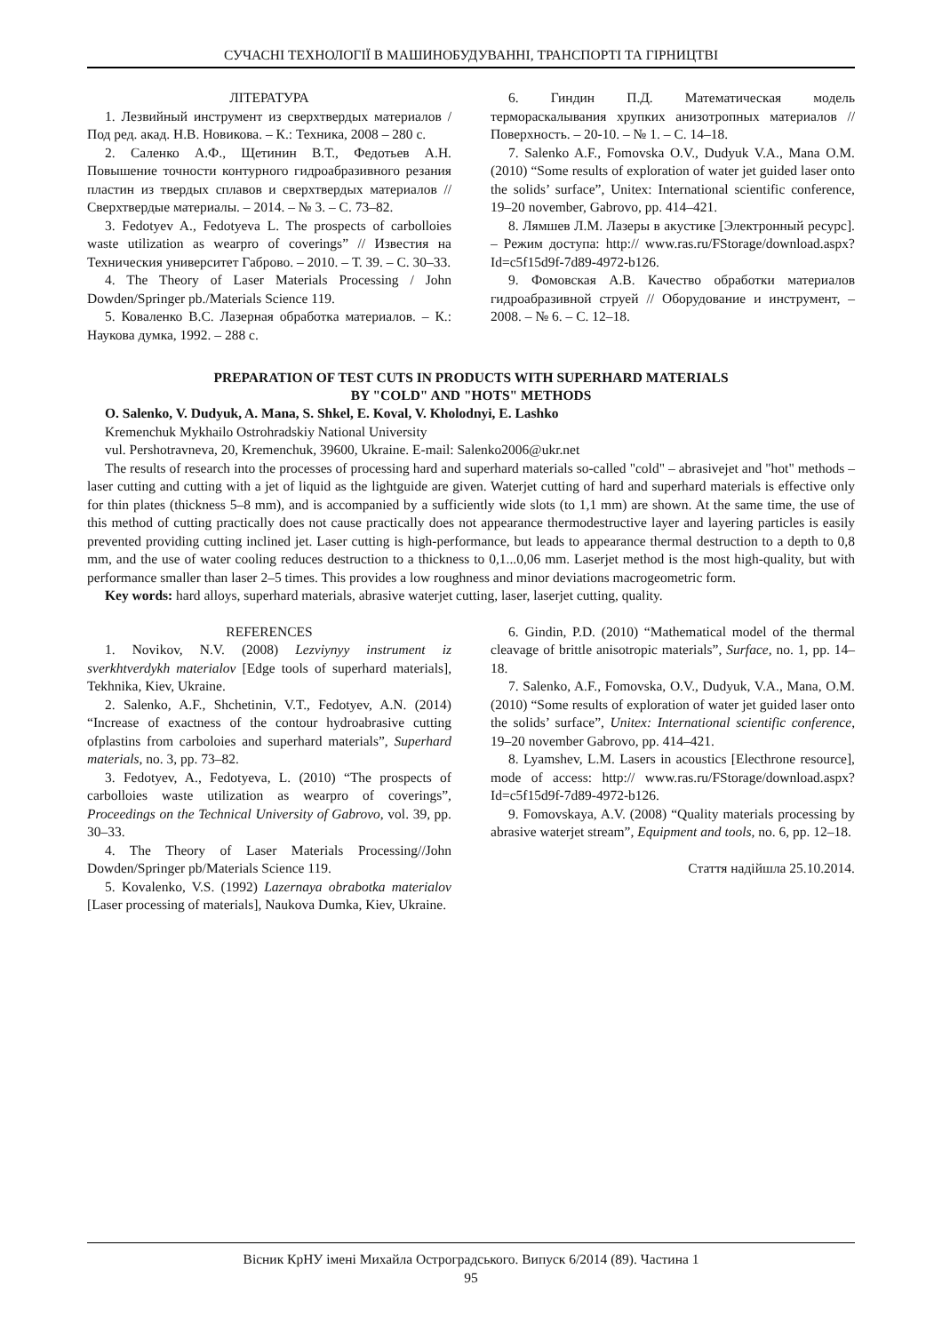СУЧАСНІ ТЕХНОЛОГІЇ В МАШИНОБУДУВАННІ, ТРАНСПОРТІ ТА ГІРНИЦТВІ
ЛІТЕРАТУРА
1. Лезвийный инструмент из сверхтвердых материалов / Под ред. акад. Н.В. Новикова. – К.: Техника, 2008 – 280 с.
2. Саленко А.Ф., Щетинин В.Т., Федотьев А.Н. Повышение точности контурного гидроабразивного резания пластин из твердых сплавов и сверхтвердых материалов // Сверхтвердые материалы. – 2014. – № 3. – С. 73–82.
3. Fedotyev A., Fedotyeva L. The prospects of carbolloies waste utilization as wearpro of coverings” // Известия на Техническия университет Габрово. – 2010. – Т. 39. – С. 30–33.
4. The Theory of Laser Materials Processing / John Dowden/Springer pb./Materials Science 119.
5. Коваленко В.С. Лазерная обработка материалов. – К.: Наукова думка, 1992. – 288 с.
6. Гиндин П.Д. Математическая модель термораскалывания хрупких анизотропных материалов // Поверхность. – 20-10. – № 1. – С. 14–18.
7. Salenko A.F., Fomovska O.V., Dudyuk V.A., Mana O.M. (2010) “Some results of exploration of water jet guided laser onto the solids’ surface”, Unitex: International scientific conference, 19–20 november, Gabrovo, pp. 414–421.
8. Лямшев Л.М. Лазеры в акустике [Электронный ресурс]. – Режим доступа: http:// www.ras.ru/FStorage/download.aspx?Id=c5f15d9f-7d89-4972-b126.
9. Фомовская А.В. Качество обработки материалов гидроабразивной струей // Оборудование и инструмент, – 2008. – № 6. – С. 12–18.
PREPARATION OF TEST CUTS IN PRODUCTS WITH SUPERHARD MATERIALS
BY "COLD" AND "HOTS" METHODS
O. Salenko, V. Dudyuk, A. Mana, S. Shkel, E. Koval, V. Kholodnyi, E. Lashko
Kremenchuk Mykhailo Ostrohradskiy National University
vul. Pershotravneva, 20, Kremenchuk, 39600, Ukraine. E-mail: Salenko2006@ukr.net
The results of research into the processes of processing hard and superhard materials so-called "cold" – abrasivejet and "hot" methods – laser cutting and cutting with a jet of liquid as the lightguide are given. Waterjet cutting of hard and superhard materials is effective only for thin plates (thickness 5–8 mm), and is accompanied by a sufficiently wide slots (to 1,1 mm) are shown. At the same time, the use of this method of cutting practically does not cause practically does not appearance thermodestructive layer and layering particles is easily prevented providing cutting inclined jet. Laser cutting is high-performance, but leads to appearance thermal destruction to a depth to 0,8 mm, and the use of water cooling reduces destruction to a thickness to 0,1...0,06 mm. Laserjet method is the most high-quality, but with performance smaller than laser 2–5 times. This provides a low roughness and minor deviations macrogeometric form.
Key words: hard alloys, superhard materials, abrasive waterjet cutting, laser, laserjet cutting, quality.
REFERENCES
1. Novikov, N.V. (2008) Lezviynyy instrument iz sverkhtverdykh materialov [Edge tools of superhard materials], Tekhnika, Kiev, Ukraine.
2. Salenko, A.F., Shchetinin, V.T., Fedotyev, A.N. (2014) “Increase of exactness of the contour hydroabrasive cutting ofplastins from carboloies and superhard materials”, Superhard materials, no. 3, pp. 73–82.
3. Fedotyev, A., Fedotyeva, L. (2010) “The prospects of carbolloies waste utilization as wearpro of coverings”, Proceedings on the Technical University of Gabrovo, vol. 39, pp. 30–33.
4. The Theory of Laser Materials Processing//John Dowden/Springer pb/Materials Science 119.
5. Kovalenko, V.S. (1992) Lazernaya obrabotka materialov [Laser processing of materials], Naukova Dumka, Kiev, Ukraine.
6. Gindin, P.D. (2010) “Mathematical model of the thermal cleavage of brittle anisotropic materials”, Surface, no. 1, pp. 14–18.
7. Salenko, A.F., Fomovska, O.V., Dudyuk, V.A., Mana, O.M. (2010) “Some results of exploration of water jet guided laser onto the solids’ surface”, Unitex: International scientific conference, 19–20 november Gabrovo, pp. 414–421.
8. Lyamshev, L.M. Lasers in acoustics [Electhrone resource], mode of access: http:// www.ras.ru/FStorage/download.aspx?Id=c5f15d9f-7d89-4972-b126.
9. Fomovskaya, A.V. (2008) “Quality materials processing by abrasive waterjet stream”, Equipment and tools, no. 6, pp. 12–18.
Стаття надійшла 25.10.2014.
Вісник КрНУ імені Михайла Остроградського. Випуск 6/2014 (89). Частина 1
95